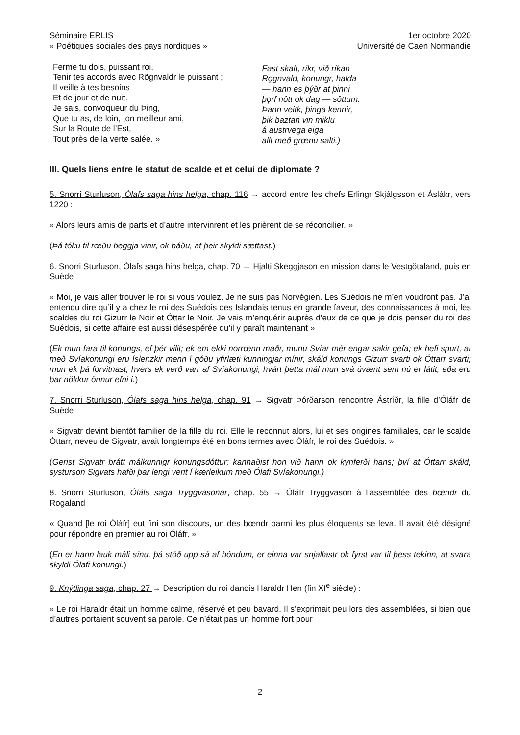Séminaire ERLIS
« Poétiques sociales des pays nordiques »
1er octobre 2020
Université de Caen Normandie
Ferme tu dois, puissant roi,
Tenir tes accords avec Rögnvaldr le puissant ;
Il veille à tes besoins
Et de jour et de nuit.
Je sais, convoqueur du Þing,
Que tu as, de loin, ton meilleur ami,
Sur la Route de l’Est,
Tout près de la verte salée. »
Fast skalt, ríkr, við ríkan
Rǫgnvald, konungr, halda
— hann es þýðr at þinni
þǫrf nôtt ok dag — sôttum.
Þann veitk, þinga kennir,
þik baztan vin miklu
á austrvega eiga
allt með grœnu salti.)
III. Quels liens entre le statut de scalde et et celui de diplomate ?
5. Snorri Sturluson, Ólafs saga hins helga, chap. 116 → accord entre les chefs Erlingr Skjálgsson et Áslákr, vers 1220 :
« Alors leurs amis de parts et d’autre intervinrent et les prièrent de se réconcilier. »
(Þá tóku til rœðu beggja vinir, ok báðu, at þeir skyldi sættast.)
6. Snorri Sturluson, Ólafs saga hins helga, chap. 70 → Hjalti Skeggjason en mission dans le Vestgötaland, puis en Suède
« Moi, je vais aller trouver le roi si vous voulez. Je ne suis pas Norvégien. Les Suédois ne m’en voudront pas. J’ai entendu dire qu’il y a chez le roi des Suédois des Islandais tenus en grande faveur, des connaissances à moi, les scaldes du roi Gizurr le Noir et Óttar le Noir. Je vais m’enquérir auprès d’eux de ce que je dois penser du roi des Suédois, si cette affaire est aussi désespérée qu’il y paraît maintenant »
(Ek mun fara til konungs, ef þér vilit; ek em ekki norrœnn maðr, munu Svíar mér engar sakir gefa; ek hefi spurt, at með Svíakonungi eru íslenzkir menn í góðu yfirlæti kunningjar mínir, skáld konungs Gizurr svarti ok Óttarr svarti; mun ek þá forvitnast, hvers ek verð varr af Svíakonungi, hvárt þetta mál mun svá úvænt sem nú er látit, eða eru þar nökkur önnur efni í.)
7. Snorri Sturluson, Ólafs saga hins helga, chap. 91 → Sigvatr Þórðarson rencontre Ástríðr, la fille d’Óláfr de Suède
« Sigvatr devint bientôt familier de la fille du roi. Elle le reconnut alors, lui et ses origines familiales, car le scalde Óttarr, neveu de Sigvatr, avait longtemps été en bons termes avec Óláfr, le roi des Suédois. »
(Gerist Sigvatr brátt málkunnigr konungsdóttur; kannaðist hon við hann ok kynferði hans; því at Óttarr skáld, systurson Sigvats hafði þar lengi verit í kærleikum með Ólafi Svíakonungi.)
8. Snorri Sturluson, Óláfs saga Tryggvasonar, chap. 55 → Óláfr Tryggvason à l’assemblée des bœndr du Rogaland
« Quand [le roi Óláfr] eut fini son discours, un des bœndr parmi les plus éloquents se leva. Il avait été désigné pour répondre en premier au roi Óláfr. »
(En er hann lauk máli sínu, þá stóð upp sá af bóndum, er einna var snjallastr ok fyrst var til þess tekinn, at svara skyldi Ólafi konungi.)
9. Knýtlinga saga, chap. 27 → Description du roi danois Haraldr Hen (fin XI<sup>e</sup> siècle) :
« Le roi Haraldr était un homme calme, réservé et peu bavard. Il s’exprimait peu lors des assemblées, si bien que d’autres portaient souvent sa parole. Ce n’était pas un homme fort pour
2